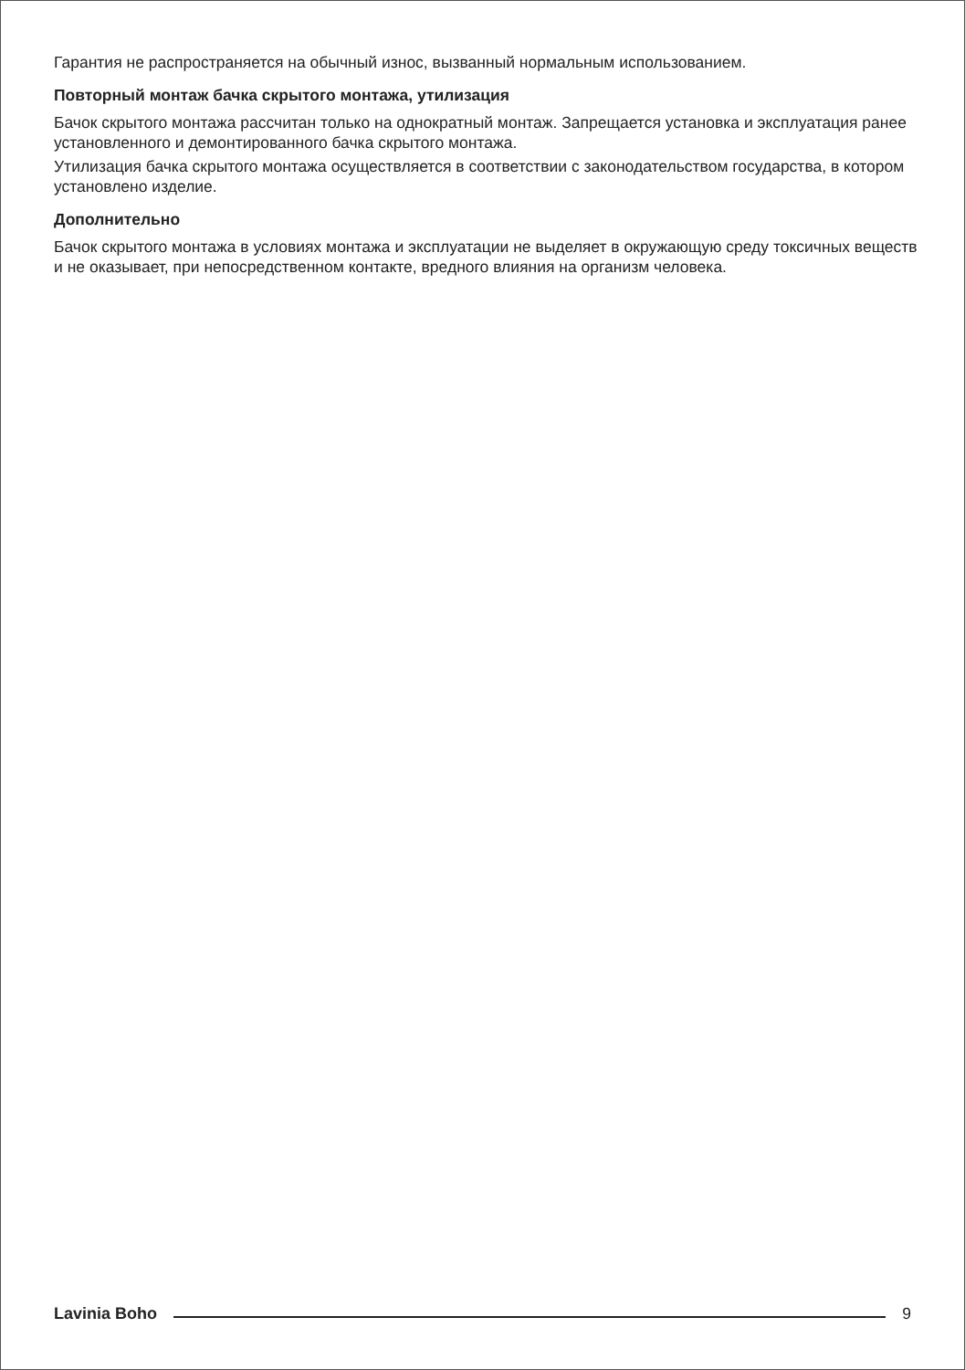Гарантия не распространяется на обычный износ, вызванный нормальным использованием.
Повторный монтаж бачка скрытого монтажа, утилизация
Бачок скрытого монтажа рассчитан только на однократный монтаж. Запрещается установка и эксплуатация ранее установленного и демонтированного бачка скрытого монтажа.
Утилизация бачка скрытого монтажа осуществляется в соответствии с законодательством государства, в котором установлено изделие.
Дополнительно
Бачок скрытого монтажа в условиях монтажа и эксплуатации не выделяет в окружающую среду токсичных веществ и не оказывает, при непосредственном контакте, вредного влияния на организм человека.
Lavinia Boho 9